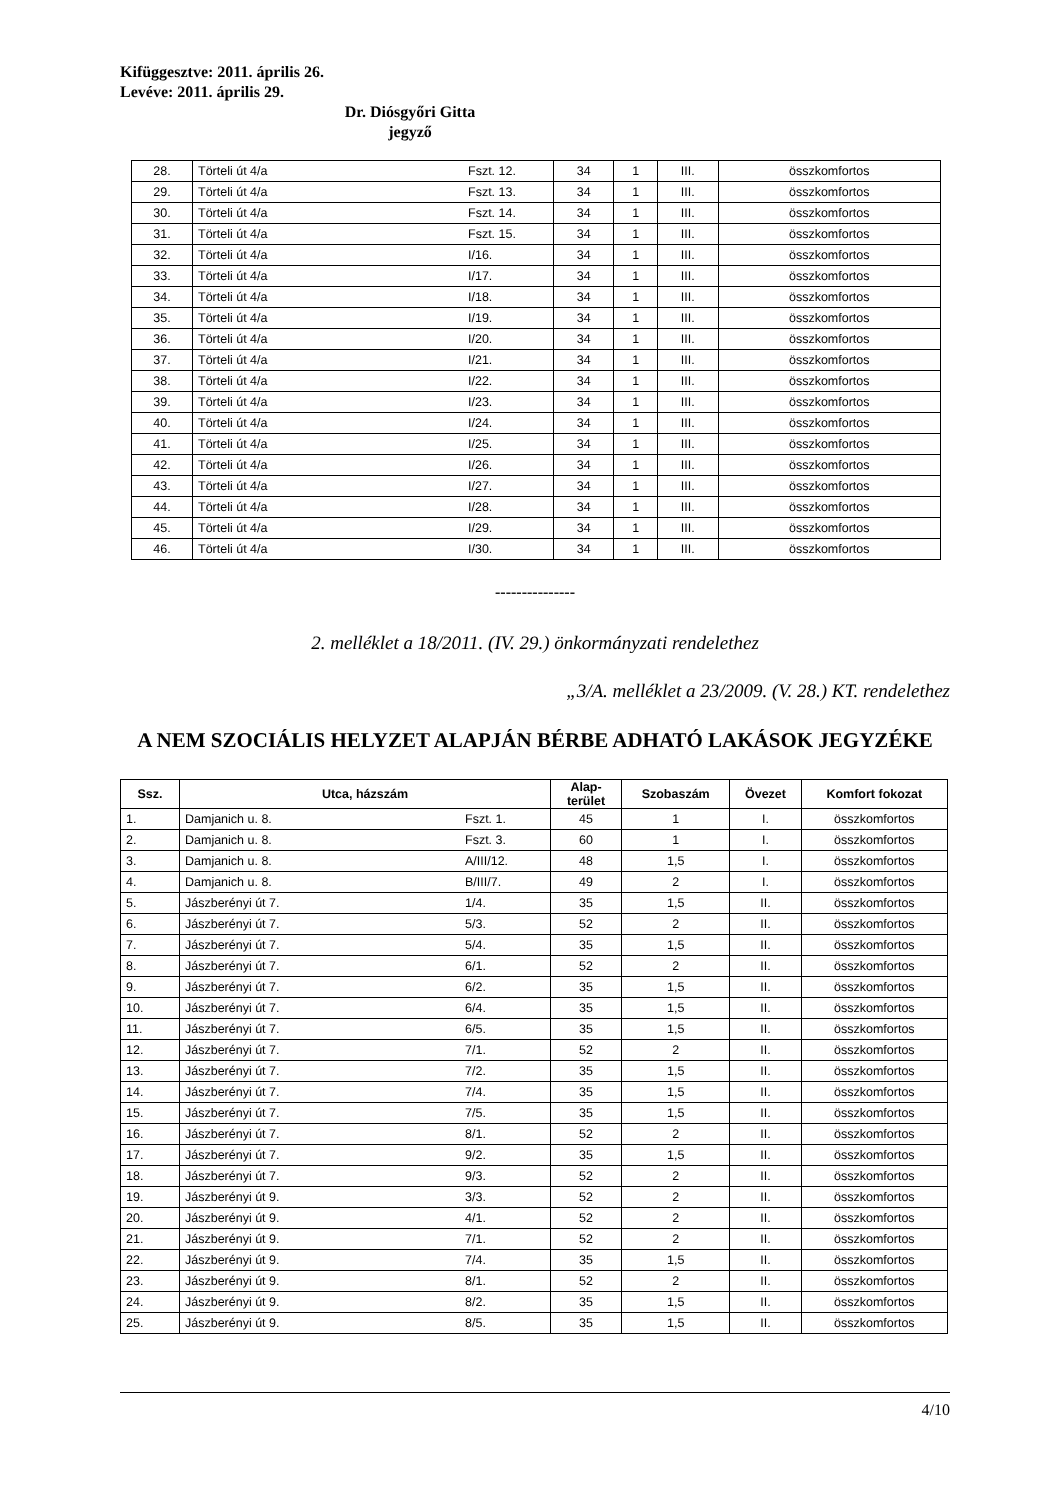Kifüggesztve: 2011. április 26.
Levéve: 2011. április 29.
Dr. Diósgyőri Gitta
jegyző
| 28. | Törteli út 4/a | Fszt. 12. | 34 | 1 | III. | összkomfortos |
| 29. | Törteli út 4/a | Fszt. 13. | 34 | 1 | III. | összkomfortos |
| 30. | Törteli út 4/a | Fszt. 14. | 34 | 1 | III. | összkomfortos |
| 31. | Törteli út 4/a | Fszt. 15. | 34 | 1 | III. | összkomfortos |
| 32. | Törteli út 4/a | I/16. | 34 | 1 | III. | összkomfortos |
| 33. | Törteli út 4/a | I/17. | 34 | 1 | III. | összkomfortos |
| 34. | Törteli út 4/a | I/18. | 34 | 1 | III. | összkomfortos |
| 35. | Törteli út 4/a | I/19. | 34 | 1 | III. | összkomfortos |
| 36. | Törteli út 4/a | I/20. | 34 | 1 | III. | összkomfortos |
| 37. | Törteli út 4/a | I/21. | 34 | 1 | III. | összkomfortos |
| 38. | Törteli út 4/a | I/22. | 34 | 1 | III. | összkomfortos |
| 39. | Törteli út 4/a | I/23. | 34 | 1 | III. | összkomfortos |
| 40. | Törteli út 4/a | I/24. | 34 | 1 | III. | összkomfortos |
| 41. | Törteli út 4/a | I/25. | 34 | 1 | III. | összkomfortos |
| 42. | Törteli út 4/a | I/26. | 34 | 1 | III. | összkomfortos |
| 43. | Törteli út 4/a | I/27. | 34 | 1 | III. | összkomfortos |
| 44. | Törteli út 4/a | I/28. | 34 | 1 | III. | összkomfortos |
| 45. | Törteli út 4/a | I/29. | 34 | 1 | III. | összkomfortos |
| 46. | Törteli út 4/a | I/30. | 34 | 1 | III. | összkomfortos |
---------------
2. melléklet a 18/2011. (IV. 29.) önkormányzati rendelethez
„3/A. melléklet a 23/2009. (V. 28.) KT. rendelethez
A NEM SZOCIÁLIS HELYZET ALAPJÁN BÉRBE ADHATÓ LAKÁSOK JEGYZÉKE
| Ssz. | Utca, házszám | | Alap- terület | Szobaszám | Övezet | Komfort fokozat |
| --- | --- | --- | --- | --- | --- | --- |
| 1. | Damjanich u. 8. | Fszt. 1. | 45 | 1 | I. | összkomfortos |
| 2. | Damjanich u. 8. | Fszt. 3. | 60 | 1 | I. | összkomfortos |
| 3. | Damjanich u. 8. | A/III/12. | 48 | 1,5 | I. | összkomfortos |
| 4. | Damjanich u. 8. | B/III/7. | 49 | 2 | I. | összkomfortos |
| 5. | Jászberényi út 7. | 1/4. | 35 | 1,5 | II. | összkomfortos |
| 6. | Jászberényi út 7. | 5/3. | 52 | 2 | II. | összkomfortos |
| 7. | Jászberényi út 7. | 5/4. | 35 | 1,5 | II. | összkomfortos |
| 8. | Jászberényi út 7. | 6/1. | 52 | 2 | II. | összkomfortos |
| 9. | Jászberényi út 7. | 6/2. | 35 | 1,5 | II. | összkomfortos |
| 10. | Jászberényi út 7. | 6/4. | 35 | 1,5 | II. | összkomfortos |
| 11. | Jászberényi út 7. | 6/5. | 35 | 1,5 | II. | összkomfortos |
| 12. | Jászberényi út 7. | 7/1. | 52 | 2 | II. | összkomfortos |
| 13. | Jászberényi út 7. | 7/2. | 35 | 1,5 | II. | összkomfortos |
| 14. | Jászberényi út 7. | 7/4. | 35 | 1,5 | II. | összkomfortos |
| 15. | Jászberényi út 7. | 7/5. | 35 | 1,5 | II. | összkomfortos |
| 16. | Jászberényi út 7. | 8/1. | 52 | 2 | II. | összkomfortos |
| 17. | Jászberényi út 7. | 9/2. | 35 | 1,5 | II. | összkomfortos |
| 18. | Jászberényi út 7. | 9/3. | 52 | 2 | II. | összkomfortos |
| 19. | Jászberényi út 9. | 3/3. | 52 | 2 | II. | összkomfortos |
| 20. | Jászberényi út 9. | 4/1. | 52 | 2 | II. | összkomfortos |
| 21. | Jászberényi út 9. | 7/1. | 52 | 2 | II. | összkomfortos |
| 22. | Jászberényi út 9. | 7/4. | 35 | 1,5 | II. | összkomfortos |
| 23. | Jászberényi út 9. | 8/1. | 52 | 2 | II. | összkomfortos |
| 24. | Jászberényi út 9. | 8/2. | 35 | 1,5 | II. | összkomfortos |
| 25. | Jászberényi út 9. | 8/5. | 35 | 1,5 | II. | összkomfortos |
4/10